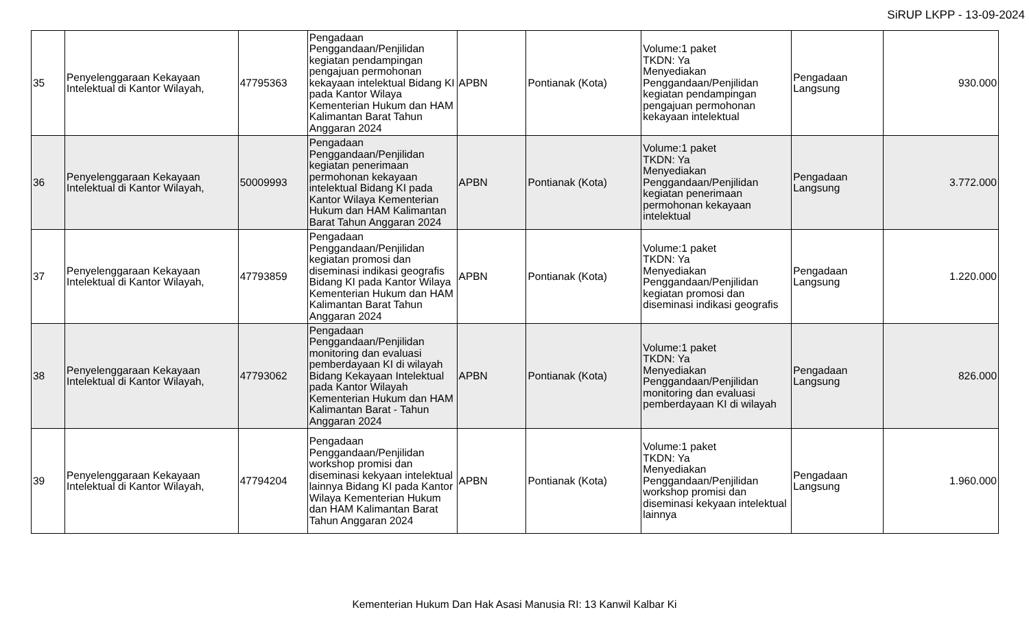SiRUP LKPP - 13-09-2024
| 35 | Penyelenggaraan Kekayaan Intelektual di Kantor Wilayah, | 47795363 | Pengadaan Penggandaan/Penjilidan kegiatan pendampingan pengajuan permohonan kekayaan intelektual Bidang KI pada Kantor Wilaya Kementerian Hukum dan HAM Kalimantan Barat Tahun Anggaran 2024 | APBN | Pontianak (Kota) | Volume:1 paket TKDN: Ya Menyediakan Penggandaan/Penjilidan kegiatan pendampingan pengajuan permohonan kekayaan intelektual | Pengadaan Langsung | 930.000 |
| 36 | Penyelenggaraan Kekayaan Intelektual di Kantor Wilayah, | 50009993 | Pengadaan Penggandaan/Penjilidan kegiatan penerimaan permohonan kekayaan intelektual Bidang KI pada Kantor Wilaya Kementerian Hukum dan HAM Kalimantan Barat Tahun Anggaran 2024 | APBN | Pontianak (Kota) | Volume:1 paket TKDN: Ya Menyediakan Penggandaan/Penjilidan kegiatan penerimaan permohonan kekayaan intelektual | Pengadaan Langsung | 3.772.000 |
| 37 | Penyelenggaraan Kekayaan Intelektual di Kantor Wilayah, | 47793859 | Pengadaan Penggandaan/Penjilidan kegiatan promosi dan diseminasi indikasi geografis Bidang KI pada Kantor Wilaya Kementerian Hukum dan HAM Kalimantan Barat Tahun Anggaran 2024 | APBN | Pontianak (Kota) | Volume:1 paket TKDN: Ya Menyediakan Penggandaan/Penjilidan kegiatan promosi dan diseminasi indikasi geografis | Pengadaan Langsung | 1.220.000 |
| 38 | Penyelenggaraan Kekayaan Intelektual di Kantor Wilayah, | 47793062 | Pengadaan Penggandaan/Penjilidan monitoring dan evaluasi pemberdayaan KI di wilayah Bidang Kekayaan Intelektual pada Kantor Wilayah Kementerian Hukum dan HAM Kalimantan Barat - Tahun Anggaran 2024 | APBN | Pontianak (Kota) | Volume:1 paket TKDN: Ya Menyediakan Penggandaan/Penjilidan monitoring dan evaluasi pemberdayaan KI di wilayah | Pengadaan Langsung | 826.000 |
| 39 | Penyelenggaraan Kekayaan Intelektual di Kantor Wilayah, | 47794204 | Pengadaan Penggandaan/Penjilidan workshop promisi dan diseminasi kekyaan intelektual lainnya Bidang KI pada Kantor Wilaya Kementerian Hukum dan HAM Kalimantan Barat Tahun Anggaran 2024 | APBN | Pontianak (Kota) | Volume:1 paket TKDN: Ya Menyediakan Penggandaan/Penjilidan workshop promisi dan diseminasi kekyaan intelektual lainnya | Pengadaan Langsung | 1.960.000 |
Kementerian Hukum Dan Hak Asasi Manusia RI: 13 Kanwil Kalbar Ki